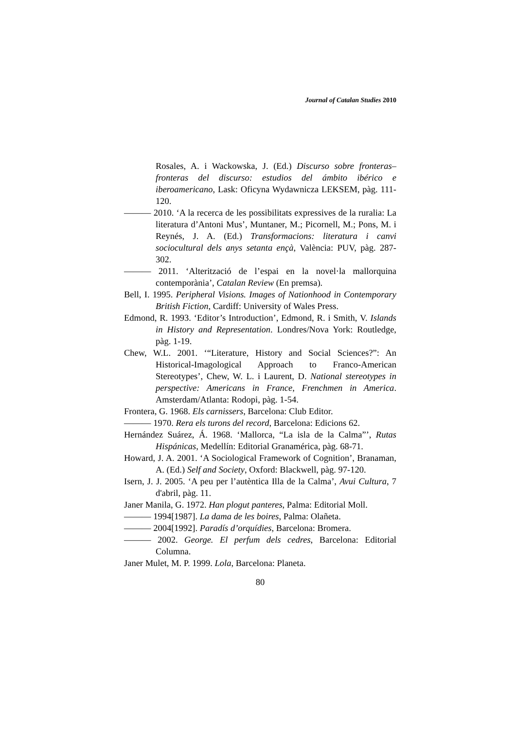Journal of Catalan Studies 2010
Rosales, A. i Wackowska, J. (Ed.) Discurso sobre fronteras–fronteras del discurso: estudios del ámbito ibérico e iberoamericano, Lask: Oficyna Wydawnicza LEKSEM, pàg. 111-120.
——— 2010. ‘A la recerca de les possibilitats expressives de la ruralia: La literatura d’Antoni Mus’, Muntaner, M.; Picornell, M.; Pons, M. i Reynés, J. A. (Ed.) Transformacions: literatura i canvi sociocultural dels anys setanta ençà, València: PUV, pàg. 287-302.
——— 2011. ‘Alterització de l’espai en la novel·la mallorquina contemporània’, Catalan Review (En premsa).
Bell, I. 1995. Peripheral Visions. Images of Nationhood in Contemporary British Fiction, Cardiff: University of Wales Press.
Edmond, R. 1993. ‘Editor’s Introduction’, Edmond, R. i Smith, V. Islands in History and Representation. Londres/Nova York: Routledge, pàg. 1-19.
Chew, W.L. 2001. ‘“Literature, History and Social Sciences?”: An Historical-Imagological Approach to Franco-American Stereotypes’, Chew, W. L. i Laurent, D. National stereotypes in perspective: Americans in France, Frenchmen in America. Amsterdam/Atlanta: Rodopi, pàg. 1-54.
Frontera, G. 1968. Els carnissers, Barcelona: Club Editor.
——— 1970. Rera els turons del record, Barcelona: Edicions 62.
Hernández Suárez, Á. 1968. ‘Mallorca, “La isla de la Calma”’, Rutas Hispánicas, Medellín: Editorial Granamérica, pàg. 68-71.
Howard, J. A. 2001. ‘A Sociological Framework of Cognition’, Branaman, A. (Ed.) Self and Society, Oxford: Blackwell, pàg. 97-120.
Isern, J. J. 2005. ‘A peu per l’autèntica Illa de la Calma’, Avui Cultura, 7 d'abril, pàg. 11.
Janer Manila, G. 1972. Han plogut panteres, Palma: Editorial Moll.
——— 1994[1987]. La dama de les boires, Palma: Olañeta.
——— 2004[1992]. Paradís d’orquídies, Barcelona: Bromera.
——— 2002. George. El perfum dels cedres, Barcelona: Editorial Columna.
Janer Mulet, M. P. 1999. Lola, Barcelona: Planeta.
80